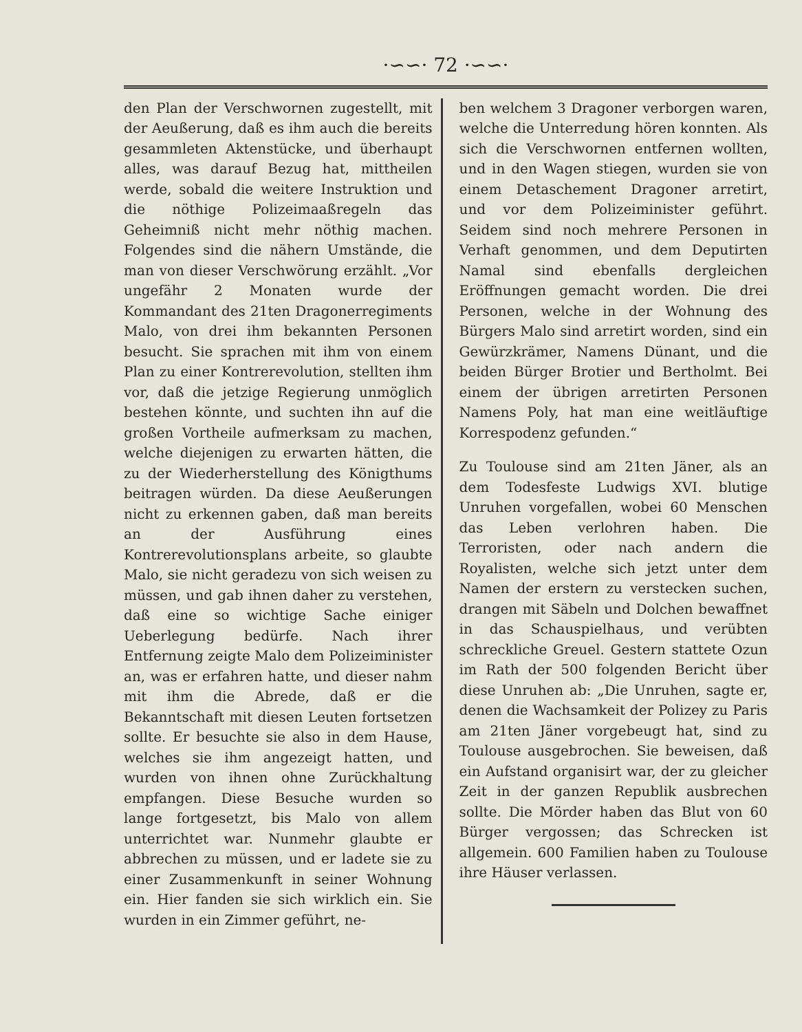·∽∽· 72 ·∽∽·
den Plan der Verschwornen zugestellt, mit der Aeußerung, daß es ihm auch die bereits gesammleten Aktenstücke, und überhaupt alles, was darauf Bezug hat, mittheilen werde, sobald die weitere Instruktion und die nöthige Polizeimaaßregeln das Geheimniß nicht mehr nöthig machen. Folgendes sind die nähern Umstände, die man von dieser Verschwörung erzählt. „Vor ungefähr 2 Monaten wurde der Kommandant des 21ten Dragonerregiments Malo, von drei ihm bekannten Personen besucht. Sie sprachen mit ihm von einem Plan zu einer Kontrerevolution, stellten ihm vor, daß die jetzige Regierung unmöglich bestehen könnte, und suchten ihn auf die großen Vortheile aufmerksam zu machen, welche diejenigen zu erwarten hätten, die zu der Wiederherstellung des Königthums beitragen würden. Da diese Aeußerungen nicht zu erkennen gaben, daß man bereits an der Ausführung eines Kontrerevolutionsplans arbeite, so glaubte Malo, sie nicht geradezu von sich weisen zu müssen, und gab ihnen daher zu verstehen, daß eine so wichtige Sache einiger Ueberlegung bedürfe. Nach ihrer Entfernung zeigte Malo dem Polizeiminister an, was er erfahren hatte, und dieser nahm mit ihm die Abrede, daß er die Bekanntschaft mit diesen Leuten fortsetzen sollte. Er besuchte sie also in dem Hause, welches sie ihm angezeigt hatten, und wurden von ihnen ohne Zurückhaltung empfangen. Diese Besuche wurden so lange fortgesetzt, bis Malo von allem unterrichtet war. Nunmehr glaubte er abbrechen zu müssen, und er ladete sie zu einer Zusammenkunft in seiner Wohnung ein. Hier fanden sie sich wirklich ein. Sie wurden in ein Zimmer geführt, ne-
ben welchem 3 Dragoner verborgen waren, welche die Unterredung hören konnten. Als sich die Verschwornen entfernen wollten, und in den Wagen stiegen, wurden sie von einem Detaschement Dragoner arretirt, und vor dem Polizeiminister geführt. Seidem sind noch mehrere Personen in Verhaft genommen, und dem Deputirten Namal sind ebenfalls dergleichen Eröffnungen gemacht worden. Die drei Personen, welche in der Wohnung des Bürgers Malo sind arretirt worden, sind ein Gewürzkrämer, Namens Dünant, und die beiden Bürger Brotier und Bertholmt. Bei einem der übrigen arretirten Personen Namens Poly, hat man eine weitläuftige Korrespodenz gefunden.“
Zu Toulouse sind am 21ten Jäner, als an dem Todesfeste Ludwigs XVI. blutige Unruhen vorgefallen, wobei 60 Menschen das Leben verlohren haben. Die Terroristen, oder nach andern die Royalisten, welche sich jetzt unter dem Namen der erstern zu verstecken suchen, drangen mit Säbeln und Dolchen bewaffnet in das Schauspielhaus, und verübten schreckliche Greuel. Gestern stattete Ozun im Rath der 500 folgenden Bericht über diese Unruhen ab: „Die Unruhen, sagte er, denen die Wachsamkeit der Polizey zu Paris am 21ten Jäner vorgebeugt hat, sind zu Toulouse ausgebrochen. Sie beweisen, daß ein Aufstand organisirt war, der zu gleicher Zeit in der ganzen Republik ausbrechen sollte. Die Mörder haben das Blut von 60 Bürger vergossen; das Schrecken ist allgemein. 600 Familien haben zu Toulouse ihre Häuser verlassen.